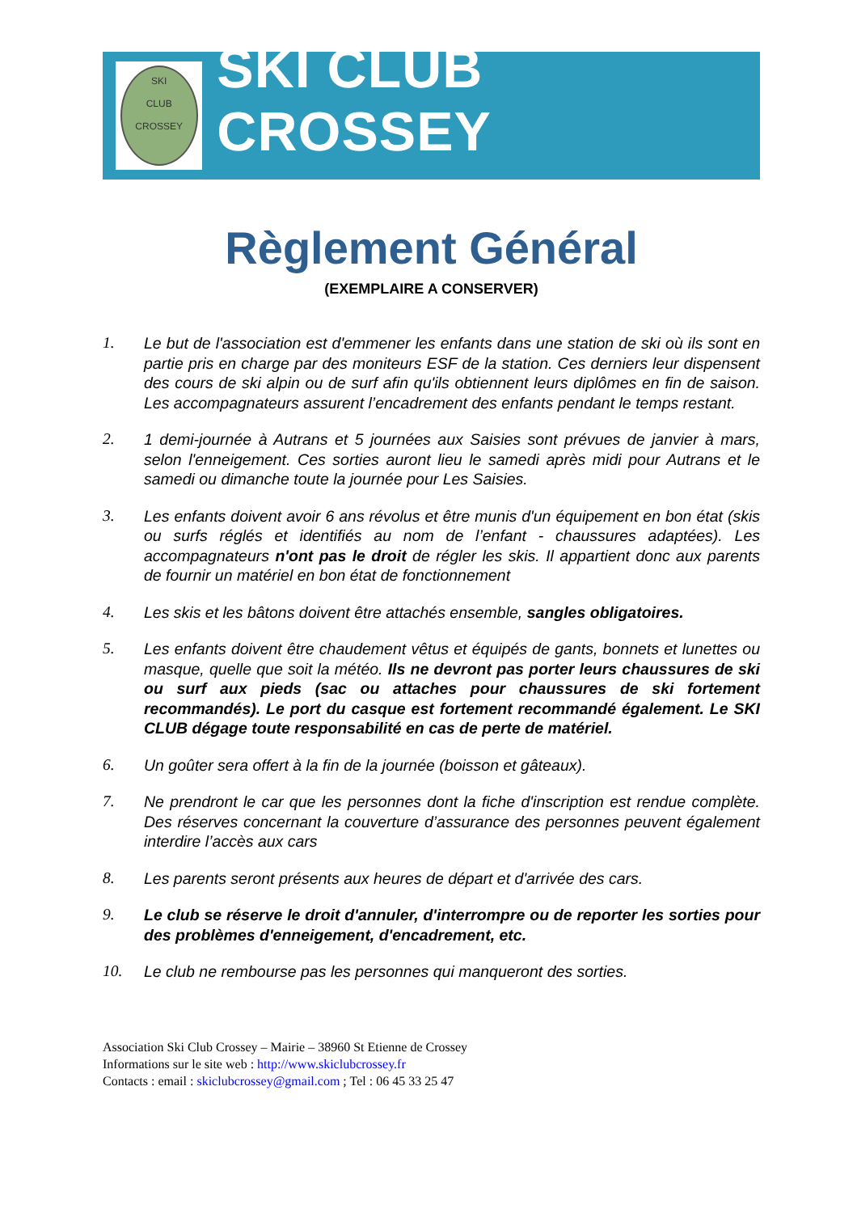SKI
CLUB
CROSSEY
SKI CLUB CROSSEY
Règlement Général
(EXEMPLAIRE A CONSERVER)
1. Le but de l'association est d'emmener les enfants dans une station de ski où ils sont en partie pris en charge par des moniteurs ESF de la station. Ces derniers leur dispensent des cours de ski alpin ou de surf afin qu'ils obtiennent leurs diplômes en fin de saison. Les accompagnateurs assurent l’encadrement des enfants pendant le temps restant.
2. 1 demi-journée à Autrans et 5 journées aux Saisies sont prévues de janvier à mars, selon l'enneigement. Ces sorties auront lieu le samedi après midi pour Autrans et le samedi ou dimanche toute la journée pour Les Saisies.
3. Les enfants doivent avoir 6 ans révolus et être munis d'un équipement en bon état (skis ou surfs réglés et identifiés au nom de l’enfant - chaussures adaptées). Les accompagnateurs n'ont pas le droit de régler les skis. Il appartient donc aux parents de fournir un matériel en bon état de fonctionnement
4. Les skis et les bâtons doivent être attachés ensemble, sangles obligatoires.
5. Les enfants doivent être chaudement vêtus et équipés de gants, bonnets et lunettes ou masque, quelle que soit la météo. Ils ne devront pas porter leurs chaussures de ski ou surf aux pieds (sac ou attaches pour chaussures de ski fortement recommandés). Le port du casque est fortement recommandé également. Le SKI CLUB dégage toute responsabilité en cas de perte de matériel.
6. Un goûter sera offert à la fin de la journée (boisson et gâteaux).
7. Ne prendront le car que les personnes dont la fiche d'inscription est rendue complète. Des réserves concernant la couverture d’assurance des personnes peuvent également interdire l’accès aux cars
8. Les parents seront présents aux heures de départ et d'arrivée des cars.
9. Le club se réserve le droit d'annuler, d'interrompre ou de reporter les sorties pour des problèmes d'enneigement, d'encadrement, etc.
10. Le club ne rembourse pas les personnes qui manqueront des sorties.
Association Ski Club Crossey – Mairie – 38960 St Etienne de Crossey
Informations sur le site web : http://www.skiclubcrossey.fr
Contacts : email : skiclubcrossey@gmail.com ; Tel : 06 45 33 25 47